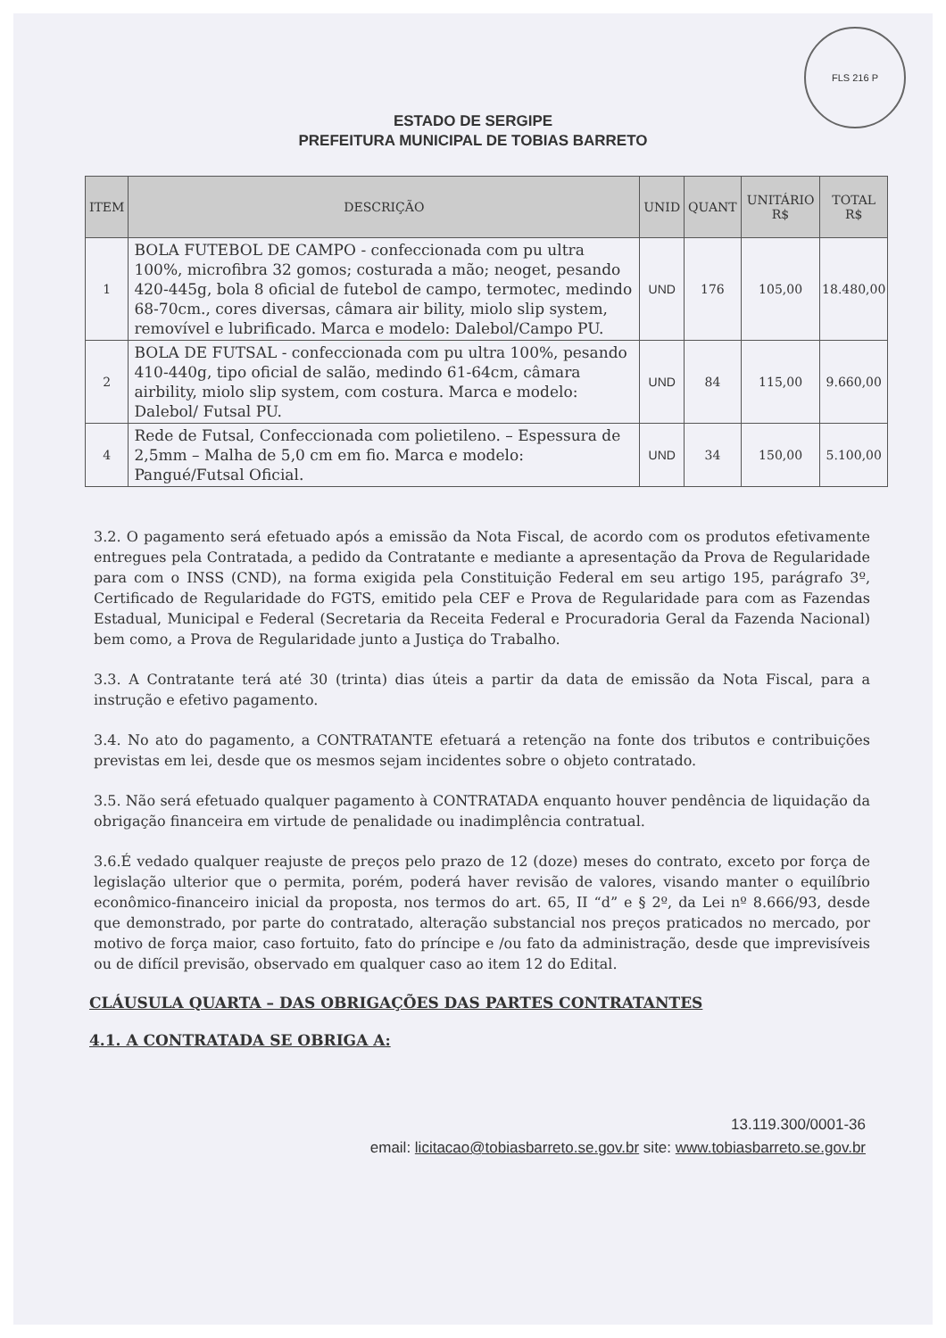FLS 216 P
ESTADO DE SERGIPE
PREFEITURA MUNICIPAL DE TOBIAS BARRETO
| ITEM | DESCRIÇÃO | UNID | QUANT | UNITÁRIO R$ | TOTAL R$ |
| --- | --- | --- | --- | --- | --- |
| 1 | BOLA FUTEBOL DE CAMPO - confeccionada com pu ultra 100%, microfibra 32 gomos; costurada a mão; neoget, pesando 420-445g, bola 8 oficial de futebol de campo, termotec, medindo 68-70cm., cores diversas, câmara air bility, miolo slip system, removível e lubrificado. Marca e modelo: Dalebol/Campo PU. | UND | 176 | 105,00 | 18.480,00 |
| 2 | BOLA DE FUTSAL - confeccionada com pu ultra 100%, pesando 410-440g, tipo oficial de salão, medindo 61-64cm, câmara airbility, miolo slip system, com costura. Marca e modelo: Dalebol/ Futsal PU. | UND | 84 | 115,00 | 9.660,00 |
| 4 | Rede de Futsal, Confeccionada com polietileno. – Espessura de 2,5mm – Malha de 5,0 cm em fio. Marca e modelo: Pangué/Futsal Oficial. | UND | 34 | 150,00 | 5.100,00 |
3.2. O pagamento será efetuado após a emissão da Nota Fiscal, de acordo com os produtos efetivamente entregues pela Contratada, a pedido da Contratante e mediante a apresentação da Prova de Regularidade para com o INSS (CND), na forma exigida pela Constituição Federal em seu artigo 195, parágrafo 3º, Certificado de Regularidade do FGTS, emitido pela CEF e Prova de Regularidade para com as Fazendas Estadual, Municipal e Federal (Secretaria da Receita Federal e Procuradoria Geral da Fazenda Nacional) bem como, a Prova de Regularidade junto a Justiça do Trabalho.
3.3. A Contratante terá até 30 (trinta) dias úteis a partir da data de emissão da Nota Fiscal, para a instrução e efetivo pagamento.
3.4. No ato do pagamento, a CONTRATANTE efetuará a retenção na fonte dos tributos e contribuições previstas em lei, desde que os mesmos sejam incidentes sobre o objeto contratado.
3.5. Não será efetuado qualquer pagamento à CONTRATADA enquanto houver pendência de liquidação da obrigação financeira em virtude de penalidade ou inadimplência contratual.
3.6.É vedado qualquer reajuste de preços pelo prazo de 12 (doze) meses do contrato, exceto por força de legislação ulterior que o permita, porém, poderá haver revisão de valores, visando manter o equilíbrio econômico-financeiro inicial da proposta, nos termos do art. 65, II “d” e § 2º, da Lei nº 8.666/93, desde que demonstrado, por parte do contratado, alteração substancial nos preços praticados no mercado, por motivo de força maior, caso fortuito, fato do príncipe e /ou fato da administração, desde que imprevisíveis ou de difícil previsão, observado em qualquer caso ao item 12 do Edital.
CLÁUSULA QUARTA – DAS OBRIGAÇÕES DAS PARTES CONTRATANTES
4.1. A CONTRATADA SE OBRIGA A:
13.119.300/0001-36
email: licitacao@tobiasbarreto.se.gov.br site: www.tobiasbarreto.se.gov.br